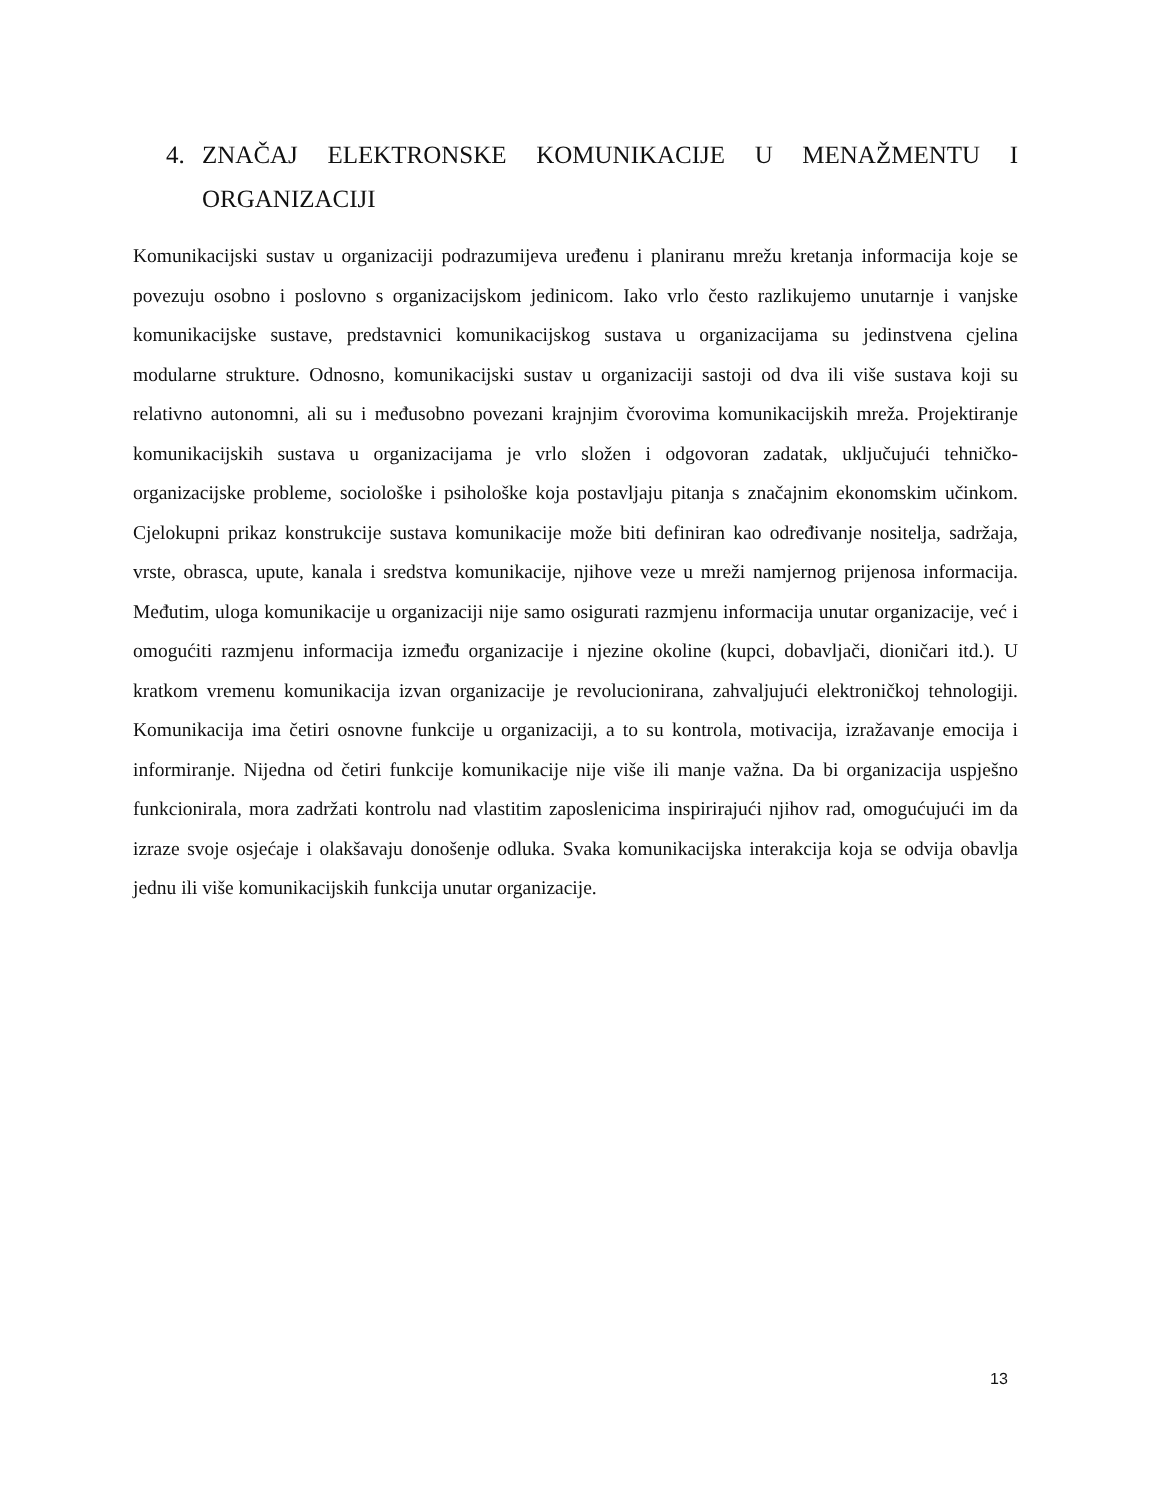4. ZNAČAJ ELEKTRONSKE KOMUNIKACIJE U MENAŽMENTU I ORGANIZACIJI
Komunikacijski sustav u organizaciji podrazumijeva uređenu i planiranu mrežu kretanja informacija koje se povezuju osobno i poslovno s organizacijskom jedinicom. Iako vrlo često razlikujemo unutarnje i vanjske komunikacijske sustave, predstavnici komunikacijskog sustava u organizacijama su jedinstvena cjelina modularne strukture. Odnosno, komunikacijski sustav u organizaciji sastoji od dva ili više sustava koji su relativno autonomni, ali su i međusobno povezani krajnjim čvorovima komunikacijskih mreža. Projektiranje komunikacijskih sustava u organizacijama je vrlo složen i odgovoran zadatak, uključujući tehničko-organizacijske probleme, sociološke i psihološke koja postavljaju pitanja s značajnim ekonomskim učinkom. Cjelokupni prikaz konstrukcije sustava komunikacije može biti definiran kao određivanje nositelja, sadržaja, vrste, obrasca, upute, kanala i sredstva komunikacije, njihove veze u mreži namjernog prijenosa informacija. Međutim, uloga komunikacije u organizaciji nije samo osigurati razmjenu informacija unutar organizacije, već i omogućiti razmjenu informacija između organizacije i njezine okoline (kupci, dobavljači, dioničari itd.). U kratkom vremenu komunikacija izvan organizacije je revolucionirana, zahvaljujući elektroničkoj tehnologiji. Komunikacija ima četiri osnovne funkcije u organizaciji, a to su kontrola, motivacija, izražavanje emocija i informiranje. Nijedna od četiri funkcije komunikacije nije više ili manje važna. Da bi organizacija uspješno funkcionirala, mora zadržati kontrolu nad vlastitim zaposlenicima inspirirajući njihov rad, omogućujući im da izraze svoje osjećaje i olakšavaju donošenje odluka. Svaka komunikacijska interakcija koja se odvija obavlja jednu ili više komunikacijskih funkcija unutar organizacije.
13